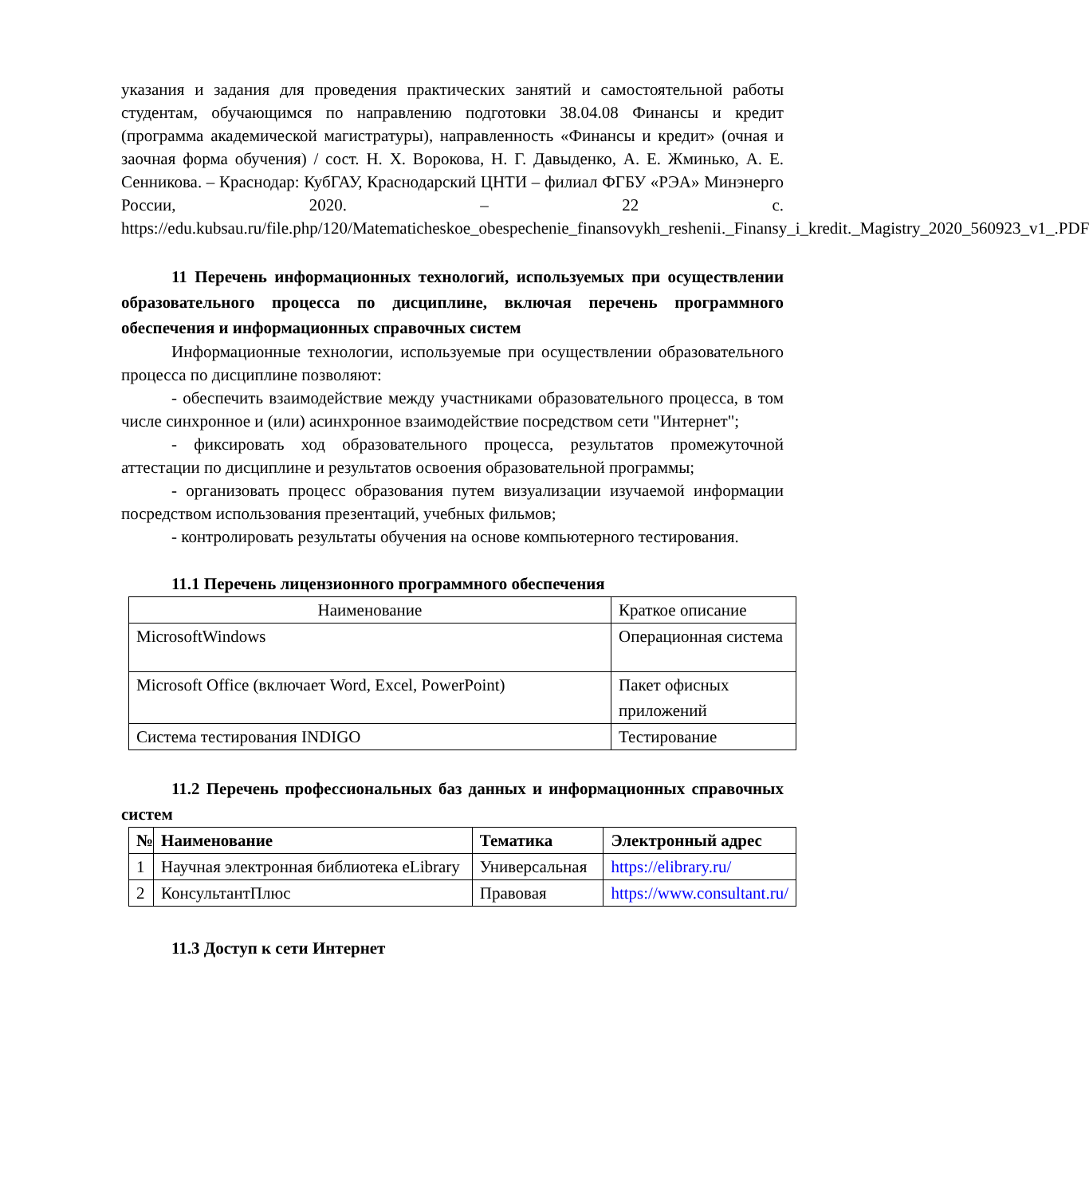указания и задания для проведения практических занятий и самостоятельной работы студентам, обучающимся по направлению подготовки 38.04.08 Финансы и кредит (программа академической магистратуры), направленность «Финансы и кредит» (очная и заочная форма обучения) / сост. Н. Х. Ворокова, Н. Г. Давыденко, А. Е. Жминько, А. Е. Сенникова. – Краснодар: КубГАУ, Краснодарский ЦНТИ – филиал ФГБУ «РЭА» Минэнерго России, 2020. – 22 с. https://edu.kubsau.ru/file.php/120/Matematicheskoe_obespechenie_finansovykh_reshenii._Finansy_i_kredit._Magistry_2020_560923_v1_.PDF
11 Перечень информационных технологий, используемых при осуществлении образовательного процесса по дисциплине, включая перечень программного обеспечения и информационных справочных систем
Информационные технологии, используемые при осуществлении образовательного процесса по дисциплине позволяют:
- обеспечить взаимодействие между участниками образовательного процесса, в том числе синхронное и (или) асинхронное взаимодействие посредством сети "Интернет";
- фиксировать ход образовательного процесса, результатов промежуточной аттестации по дисциплине и результатов освоения образовательной программы;
- организовать процесс образования путем визуализации изучаемой информации посредством использования презентаций, учебных фильмов;
- контролировать результаты обучения на основе компьютерного тестирования.
11.1 Перечень лицензионного программного обеспечения
| Наименование | Краткое описание |
| MicrosoftWindows | Операционная система |
| Microsoft Office (включает Word, Excel, PowerPoint) | Пакет офисных приложений |
| Система тестирования INDIGO | Тестирование |
11.2 Перечень профессиональных баз данных и информационных справочных систем
| № | Наименование | Тематика | Электронный адрес |
| --- | --- | --- | --- |
| 1 | Научная электронная библиотека eLibrary | Универсальная | https://elibrary.ru/ |
| 2 | КонсультантПлюс | Правовая | https://www.consultant.ru/ |
11.3 Доступ к сети Интернет